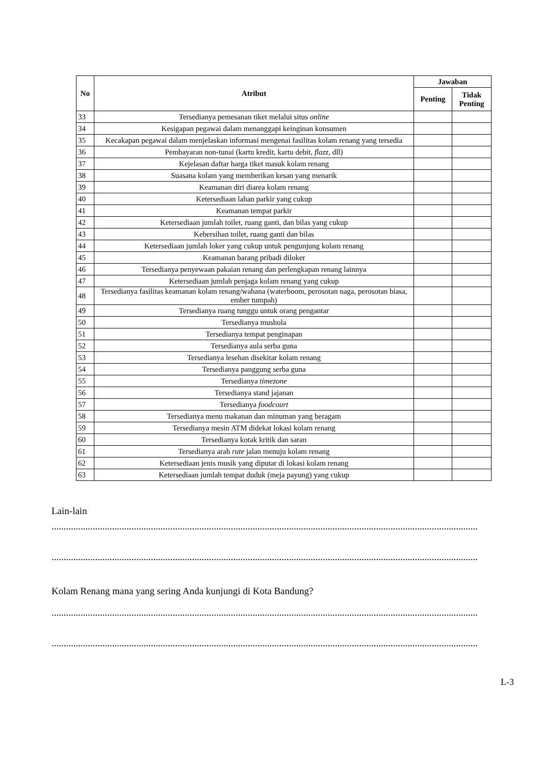| No | Atribut | Jawaban | |
| --- | --- | --- | --- |
| | | Penting | Tidak Penting |
| 33 | Tersedianya pemesanan tiket melalui situs online | | |
| 34 | Kesigapan pegawai dalam menanggapi keinginan konsumen | | |
| 35 | Kecakapan pegawai dalam menjelaskan informasi mengenai fasilitas kolam renang yang tersedia | | |
| 36 | Pembayaran non-tunai (kartu kredit, kartu debit, flazz, dll) | | |
| 37 | Kejelasan daftar harga tiket masuk kolam renang | | |
| 38 | Suasana kolam yang memberikan kesan yang menarik | | |
| 39 | Keamanan diri diarea kolam renang | | |
| 40 | Ketersediaan lahan parkir yang cukup | | |
| 41 | Keamanan tempat parkir | | |
| 42 | Ketersediaan jumlah toilet, ruang ganti, dan bilas yang cukup | | |
| 43 | Kebersihan toilet, ruang ganti dan bilas | | |
| 44 | Ketersediaan jumlah loker yang cukup untuk pengunjung kolam renang | | |
| 45 | Keamanan barang pribadi diloker | | |
| 46 | Tersedianya penyewaan pakaian renang dan perlengkapan renang lainnya | | |
| 47 | Ketersediaan jumlah penjaga kolam renang yang cukup | | |
| 48 | Tersedianya fasilitas keamanan kolam renang/wahana (waterboom, perosotan naga, perosotan biasa, ember tumpah) | | |
| 49 | Tersedianya ruang tunggu untuk orang pengantar | | |
| 50 | Tersedianya mushola | | |
| 51 | Tersedianya tempat penginapan | | |
| 52 | Tersedianya aula serba guna | | |
| 53 | Tersedianya lesehan disekitar kolam renang | | |
| 54 | Tersedianya panggung serba guna | | |
| 55 | Tersedianya timezone | | |
| 56 | Tersedianya stand jajanan | | |
| 57 | Tersedianya foodcourt | | |
| 58 | Tersedianya menu makanan dan minuman yang beragam | | |
| 59 | Tersedianya mesin ATM didekat lokasi kolam renang | | |
| 60 | Tersedianya kotak kritik dan saran | | |
| 61 | Tersedianya arah rute jalan menuju kolam renang | | |
| 62 | Ketersediaan jenis musik yang diputar di lokasi kolam renang | | |
| 63 | Ketersediaan jumlah tempat duduk (meja payung) yang cukup | | |
Lain-lain
................................................................................................................................................................................
................................................................................................................................................................................
Kolam Renang mana yang sering Anda kunjungi di Kota Bandung?
................................................................................................................................................................................
................................................................................................................................................................................
L-3